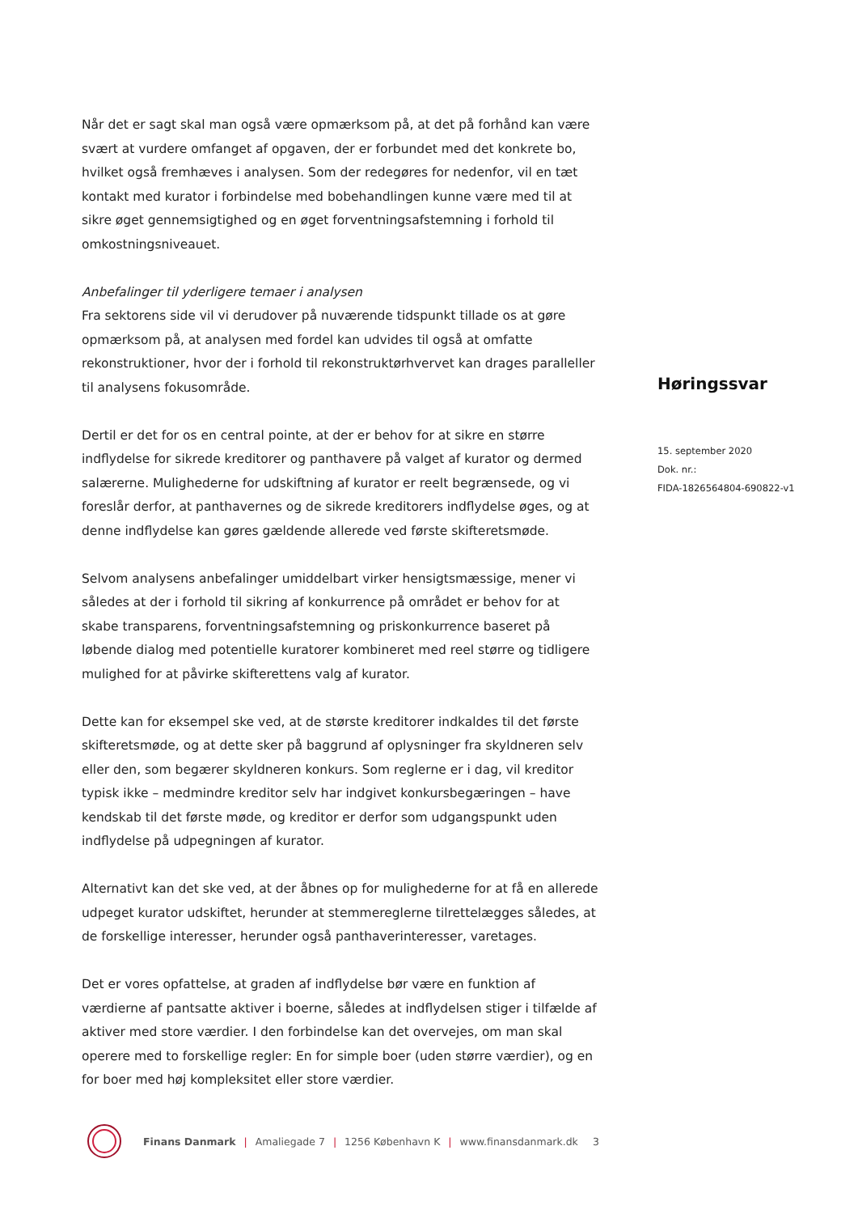Når det er sagt skal man også være opmærksom på, at det på forhånd kan være svært at vurdere omfanget af opgaven, der er forbundet med det konkrete bo, hvilket også fremhæves i analysen. Som der redegøres for nedenfor, vil en tæt kontakt med kurator i forbindelse med bobehandlingen kunne være med til at sikre øget gennemsigtighed og en øget forventningsafstemning i forhold til omkostningsniveauet.
Anbefalinger til yderligere temaer i analysen
Fra sektorens side vil vi derudover på nuværende tidspunkt tillade os at gøre opmærksom på, at analysen med fordel kan udvides til også at omfatte rekonstruktioner, hvor der i forhold til rekonstruktørhvervet kan drages paralleller til analysens fokusområde.
Dertil er det for os en central pointe, at der er behov for at sikre en større indflydelse for sikrede kreditorer og panthavere på valget af kurator og dermed salærerne. Mulighederne for udskiftning af kurator er reelt begrænsede, og vi foreslår derfor, at panthavernes og de sikrede kreditorers indflydelse øges, og at denne indflydelse kan gøres gældende allerede ved første skifteretsmøde.
Selvom analysens anbefalinger umiddelbart virker hensigtsmæssige, mener vi således at der i forhold til sikring af konkurrence på området er behov for at skabe transparens, forventningsafstemning og priskonkurrence baseret på løbende dialog med potentielle kuratorer kombineret med reel større og tidligere mulighed for at påvirke skifterettens valg af kurator.
Dette kan for eksempel ske ved, at de største kreditorer indkaldes til det første skifteretsmøde, og at dette sker på baggrund af oplysninger fra skyldneren selv eller den, som begærer skyldneren konkurs. Som reglerne er i dag, vil kreditor typisk ikke – medmindre kreditor selv har indgivet konkursbegæringen – have kendskab til det første møde, og kreditor er derfor som udgangspunkt uden indflydelse på udpegningen af kurator.
Alternativt kan det ske ved, at der åbnes op for mulighederne for at få en allerede udpeget kurator udskiftet, herunder at stemmereglerne tilrettelægges således, at de forskellige interesser, herunder også panthaverinteresser, varetages.
Det er vores opfattelse, at graden af indflydelse bør være en funktion af værdierne af pantsatte aktiver i boerne, således at indflydelsen stiger i tilfælde af aktiver med store værdier. I den forbindelse kan det overvejes, om man skal operere med to forskellige regler: En for simple boer (uden større værdier), og en for boer med høj kompleksitet eller store værdier.
Høringssvar
15. september 2020
Dok. nr.:
FIDA-1826564804-690822-v1
Finans Danmark | Amaliegade 7 | 1256 København K | www.finansdanmark.dk 3